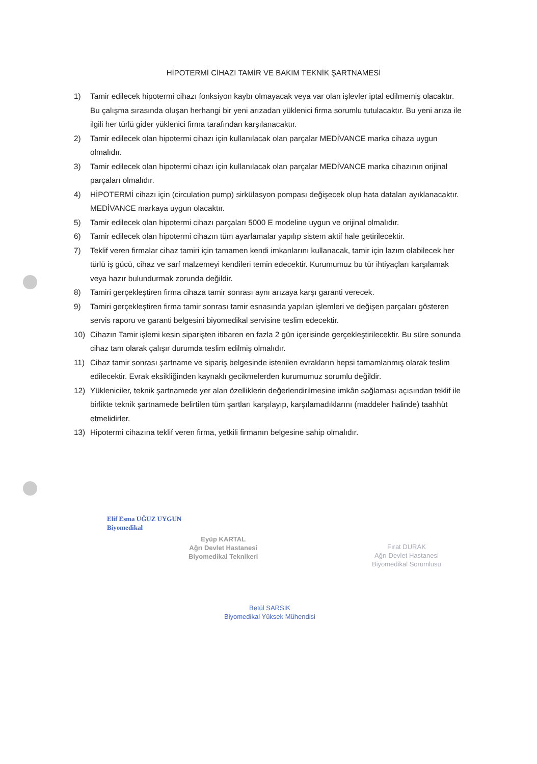HİPOTERMİ CİHAZI TAMİR VE BAKIM TEKNİK ŞARTNAMESİ
1) Tamir edilecek hipotermi cihazı fonksiyon kaybı olmayacak veya var olan işlevler iptal edilmemiş olacaktır. Bu çalışma sırasında oluşan herhangi bir yeni arızadan yüklenici firma sorumlu tutulacaktır. Bu yeni arıza ile ilgili her türlü gider yüklenici firma tarafından karşılanacaktır.
2) Tamir edilecek olan hipotermi cihazı için kullanılacak olan parçalar MEDİVANCE marka cihaza uygun olmalıdır.
3) Tamir edilecek olan hipotermi cihazı için kullanılacak olan parçalar MEDİVANCE marka cihazının orijinal parçaları olmalıdır.
4) HİPOTERMİ cihazı için (circulation pump) sirkülasyon pompası değişecek olup hata dataları ayıklanacaktır. MEDİVANCE markaya uygun olacaktır.
5) Tamir edilecek olan hipotermi cihazı parçaları 5000 E modeline uygun ve orijinal olmalıdır.
6) Tamir edilecek olan hipotermi cihazın tüm ayarlamalar yapılıp sistem aktif hale getirilecektir.
7) Teklif veren firmalar cihaz tamiri için tamamen kendi imkanlarını kullanacak, tamir için lazım olabilecek her türlü iş gücü, cihaz ve sarf malzemeyi kendileri temin edecektir. Kurumumuz bu tür ihtiyaçları karşılamak veya hazır bulundurmak zorunda değildir.
8) Tamiri gerçekleştiren firma cihaza tamir sonrası aynı arızaya karşı garanti verecek.
9) Tamiri gerçekleştiren firma tamir sonrası tamir esnasında yapılan işlemleri ve değişen parçaları gösteren servis raporu ve garanti belgesini biyomedikal servisine teslim edecektir.
10) Cihazın Tamir işlemi kesin siparişten itibaren en fazla 2 gün içerisinde gerçekleştirilecektir. Bu süre sonunda cihaz tam olarak çalışır durumda teslim edilmiş olmalıdır.
11) Cihaz tamir sonrası şartname ve sipariş belgesinde istenilen evrakların hepsi tamamlanmış olarak teslim edilecektir. Evrak eksikliğinden kaynaklı gecikmelerden kurumumuz sorumlu değildir.
12) Yükleniciler, teknik şartnamede yer alan özelliklerin değerlendirilmesine imkân sağlaması açısından teklif ile birlikte teknik şartnamede belirtilen tüm şartları karşılayıp, karşılamadıklarını (maddeler halinde) taahhüt etmelidirler.
13) Hipotermi cihazına teklif veren firma, yetkili firmanın belgesine sahip olmalıdır.
Elif Esma UĞUZ UYGUN
Biyomedikal
Eyüp KARTAL
Ağrı Devlet Hastanesi
Biyomedikal Teknikeri
Fırat DURAK
Ağrı Devlet Hastanesi
Biyomedikal Sorumlusu
Betül SARSIK
Biyomedikal Yüksek Mühendisi